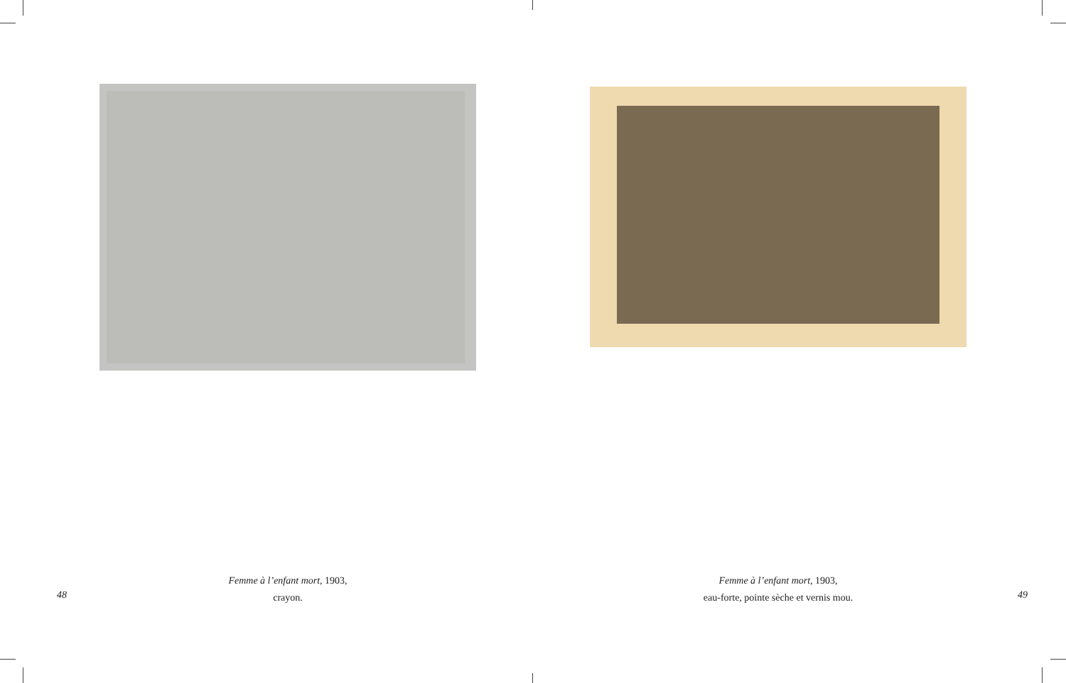Femme à l’enfant mort, 1903,
crayon.
48
Femme à l’enfant mort, 1903,
eau-forte, pointe sèche et vernis mou.
49